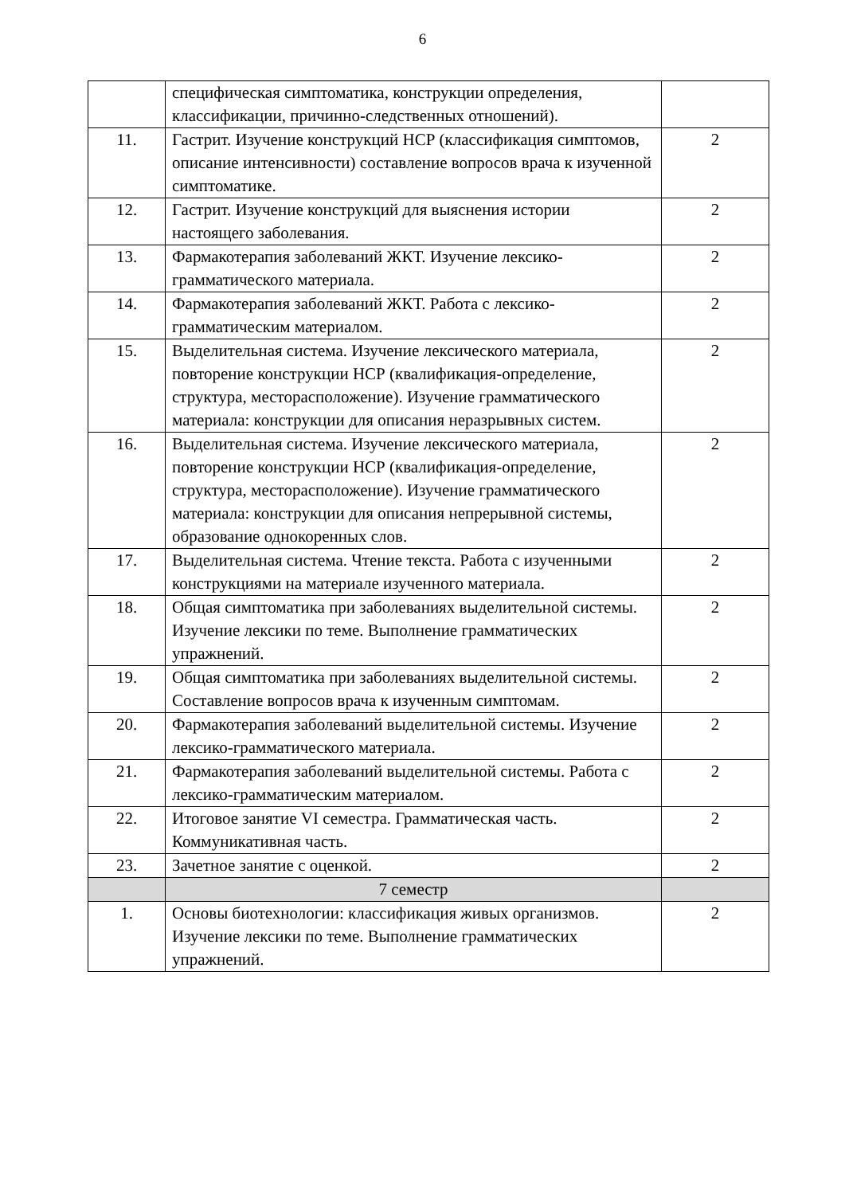6
| | специфическая симптоматика, конструкции определения, классификации, причинно-следственных отношений). | |
| 11. | Гастрит. Изучение конструкций НСР (классификация симптомов, описание интенсивности) составление вопросов врача к изученной симптоматике. | 2 |
| 12. | Гастрит. Изучение конструкций для выяснения истории настоящего заболевания. | 2 |
| 13. | Фармакотерапия заболеваний ЖКТ. Изучение лексико-грамматического материала. | 2 |
| 14. | Фармакотерапия заболеваний ЖКТ. Работа с лексико-грамматическим материалом. | 2 |
| 15. | Выделительная система. Изучение лексического материала, повторение конструкции НСР (квалификация-определение, структура, месторасположение). Изучение грамматического материала: конструкции для описания неразрывных систем. | 2 |
| 16. | Выделительная система. Изучение лексического материала, повторение конструкции НСР (квалификация-определение, структура, месторасположение). Изучение грамматического материала: конструкции для описания непрерывной системы, образование однокоренных слов. | 2 |
| 17. | Выделительная система. Чтение текста. Работа с изученными конструкциями на материале изученного материала. | 2 |
| 18. | Общая симптоматика при заболеваниях выделительной системы. Изучение лексики по теме. Выполнение грамматических упражнений. | 2 |
| 19. | Общая симптоматика при заболеваниях выделительной системы. Составление вопросов врача к изученным симптомам. | 2 |
| 20. | Фармакотерапия заболеваний выделительной системы. Изучение лексико-грамматического материала. | 2 |
| 21. | Фармакотерапия заболеваний выделительной системы. Работа с лексико-грамматическим материалом. | 2 |
| 22. | Итоговое занятие VI семестра. Грамматическая часть. Коммуникативная часть. | 2 |
| 23. | Зачетное занятие с оценкой. | 2 |
| | 7 семестр | |
| 1. | Основы биотехнологии: классификация живых организмов. Изучение лексики по теме. Выполнение грамматических упражнений. | 2 |